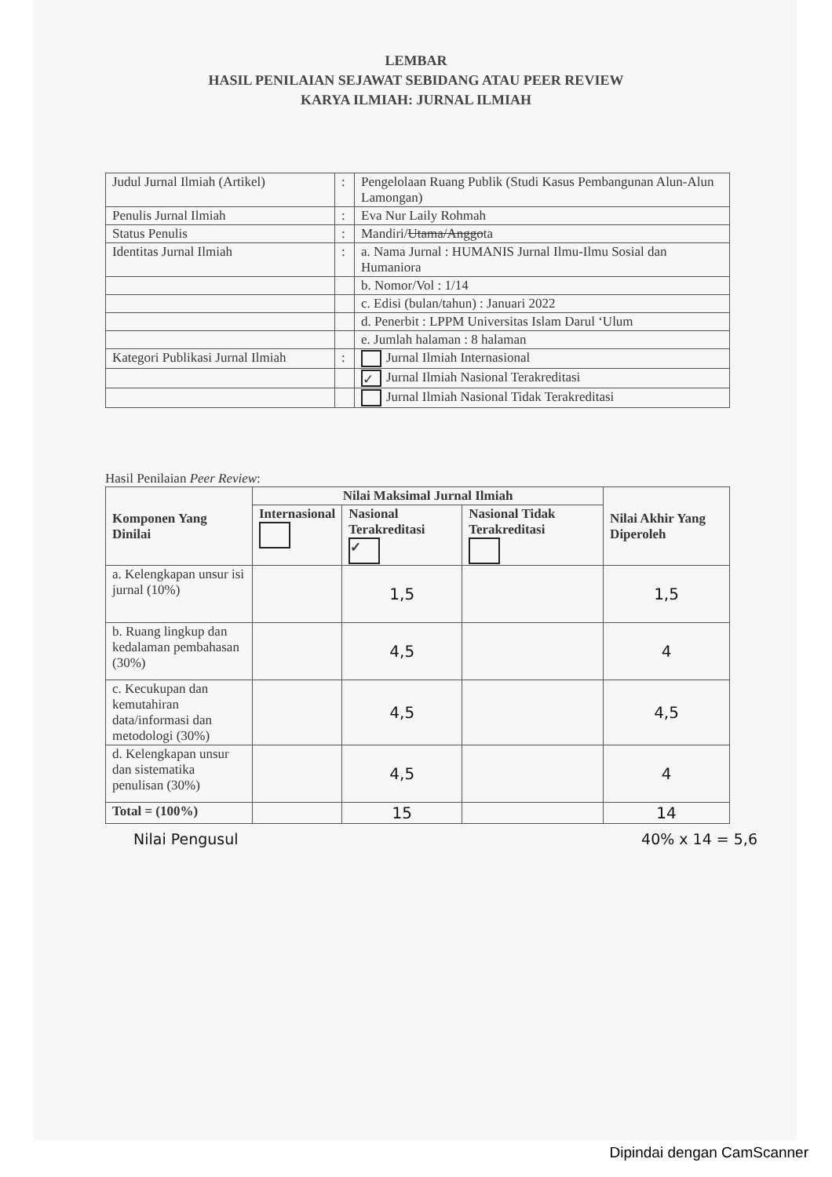LEMBAR
HASIL PENILAIAN SEJAWAT SEBIDANG ATAU PEER REVIEW
KARYA ILMIAH: JURNAL ILMIAH
| Judul Jurnal Ilmiah (Artikel) | : | Pengelolaan Ruang Publik (Studi Kasus Pembangunan Alun-Alun Lamongan) |
| Penulis Jurnal Ilmiah | : | Eva Nur Laily Rohmah |
| Status Penulis | : | Mandiri/ Utama/Anggo ta |
| Identitas Jurnal Ilmiah | : | a. Nama Jurnal : HUMANIS Jurnal Ilmu-Ilmu Sosial dan Humaniora |
| | | b. Nomor/Vol : 1/14 |
| | | c. Edisi (bulan/tahun) : Januari 2022 |
| | | d. Penerbit : LPPM Universitas Islam Darul ‘Ulum |
| | | e. Jumlah halaman : 8 halaman |
| Kategori Publikasi Jurnal Ilmiah | : | Jurnal Ilmiah Internasional |
| | | ✓ Jurnal Ilmiah Nasional Terakreditasi |
| | | Jurnal Ilmiah Nasional Tidak Terakreditasi |
Hasil Penilaian Peer Review:
| Komponen Yang Dinilai | Nilai Maksimal Jurnal Ilmiah | | | Nilai Akhir Yang Diperoleh |
| --- | --- | --- | --- | --- |
| | Internasional | Nasional Terakreditasi ✓ | Nasional Tidak Terakreditasi | |
| a. Kelengkapan unsur isi jurnal (10%) | | 1,5 | | 1,5 |
| b. Ruang lingkup dan kedalaman pembahasan (30%) | | 4,5 | | 4 |
| c. Kecukupan dan kemutahiran data/informasi dan metodologi (30%) | | 4,5 | | 4,5 |
| d. Kelengkapan unsur dan sistematika penulisan (30%) | | 4,5 | | 4 |
| Total = (100%) | | 15 | | 14 |
Nilai Pengusul 40% x 14 = 5,6
Dipindai dengan CamScanner